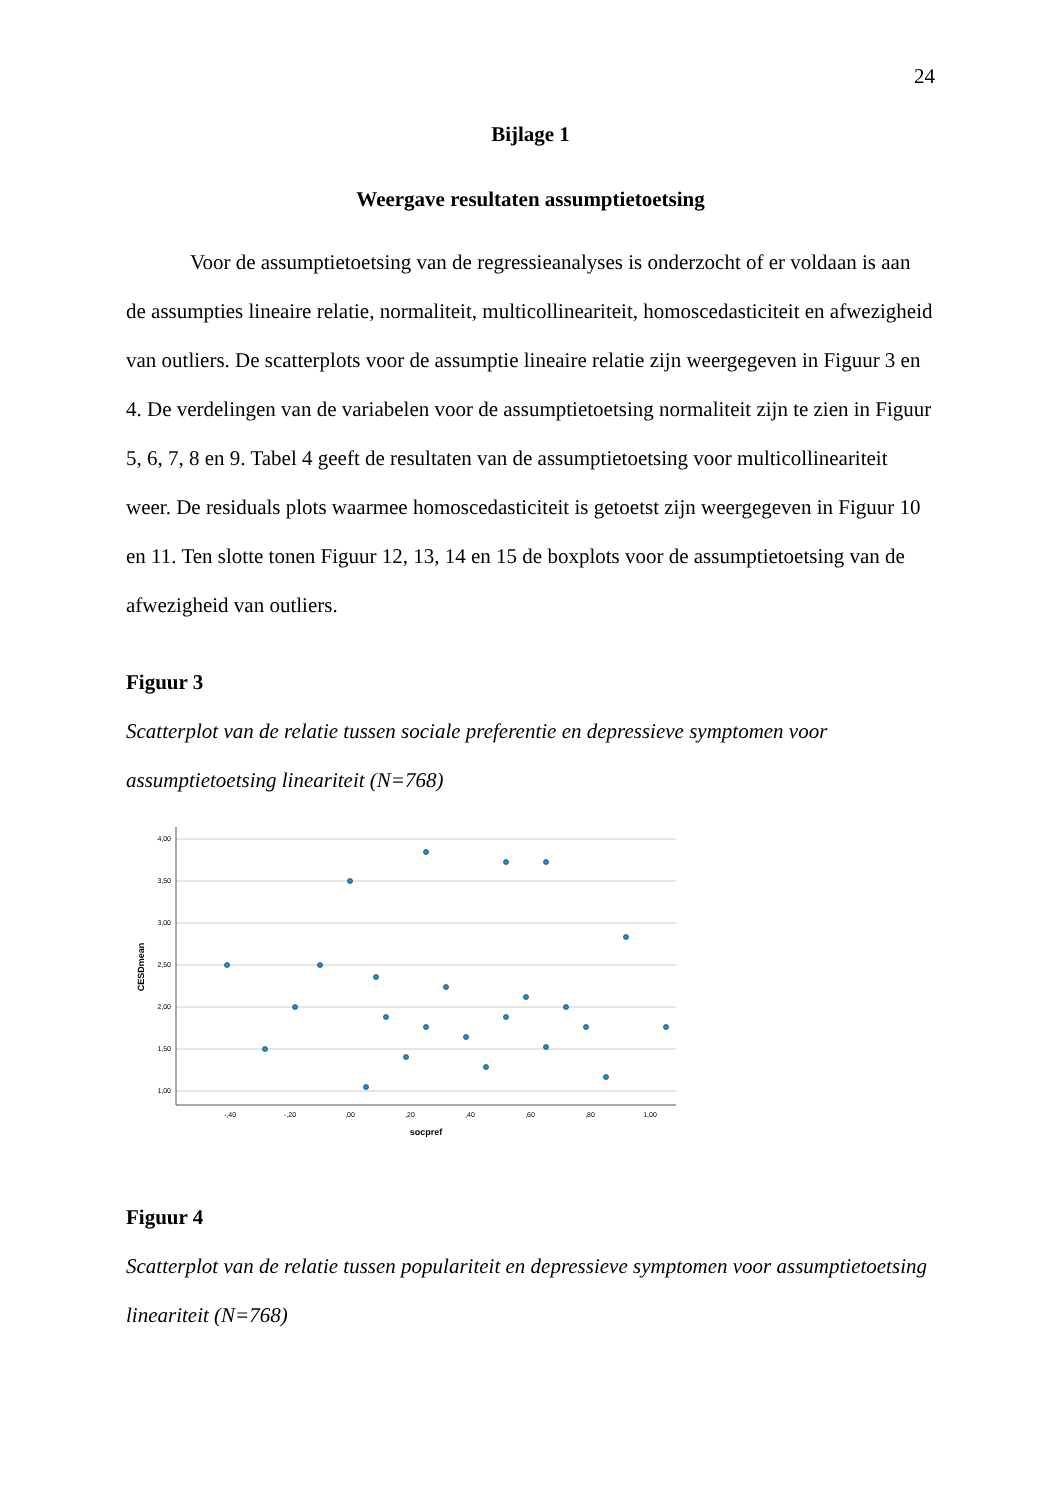24
Bijlage 1
Weergave resultaten assumptietoetsing
Voor de assumptietoetsing van de regressieanalyses is onderzocht of er voldaan is aan de assumpties lineaire relatie, normaliteit, multicollineariteit, homoscedasticiteit en afwezigheid van outliers. De scatterplots voor de assumptie lineaire relatie zijn weergegeven in Figuur 3 en 4. De verdelingen van de variabelen voor de assumptietoetsing normaliteit zijn te zien in Figuur 5, 6, 7, 8 en 9. Tabel 4 geeft de resultaten van de assumptietoetsing voor multicollineariteit weer. De residuals plots waarmee homoscedasticiteit is getoetst zijn weergegeven in Figuur 10 en 11. Ten slotte tonen Figuur 12, 13, 14 en 15 de boxplots voor de assumptietoetsing van de afwezigheid van outliers.
Figuur 3
Scatterplot van de relatie tussen sociale preferentie en depressieve symptomen voor assumptietoetsing lineariteit (N=768)
4,00
3,50
3,00
2,50
2,00
1,50
1,00
-,40
-,20
,00
,20
,40
,60
,80
1,00
socpref
CESDmean
Figuur 4
Scatterplot van de relatie tussen populariteit en depressieve symptomen voor assumptietoetsing lineariteit (N=768)